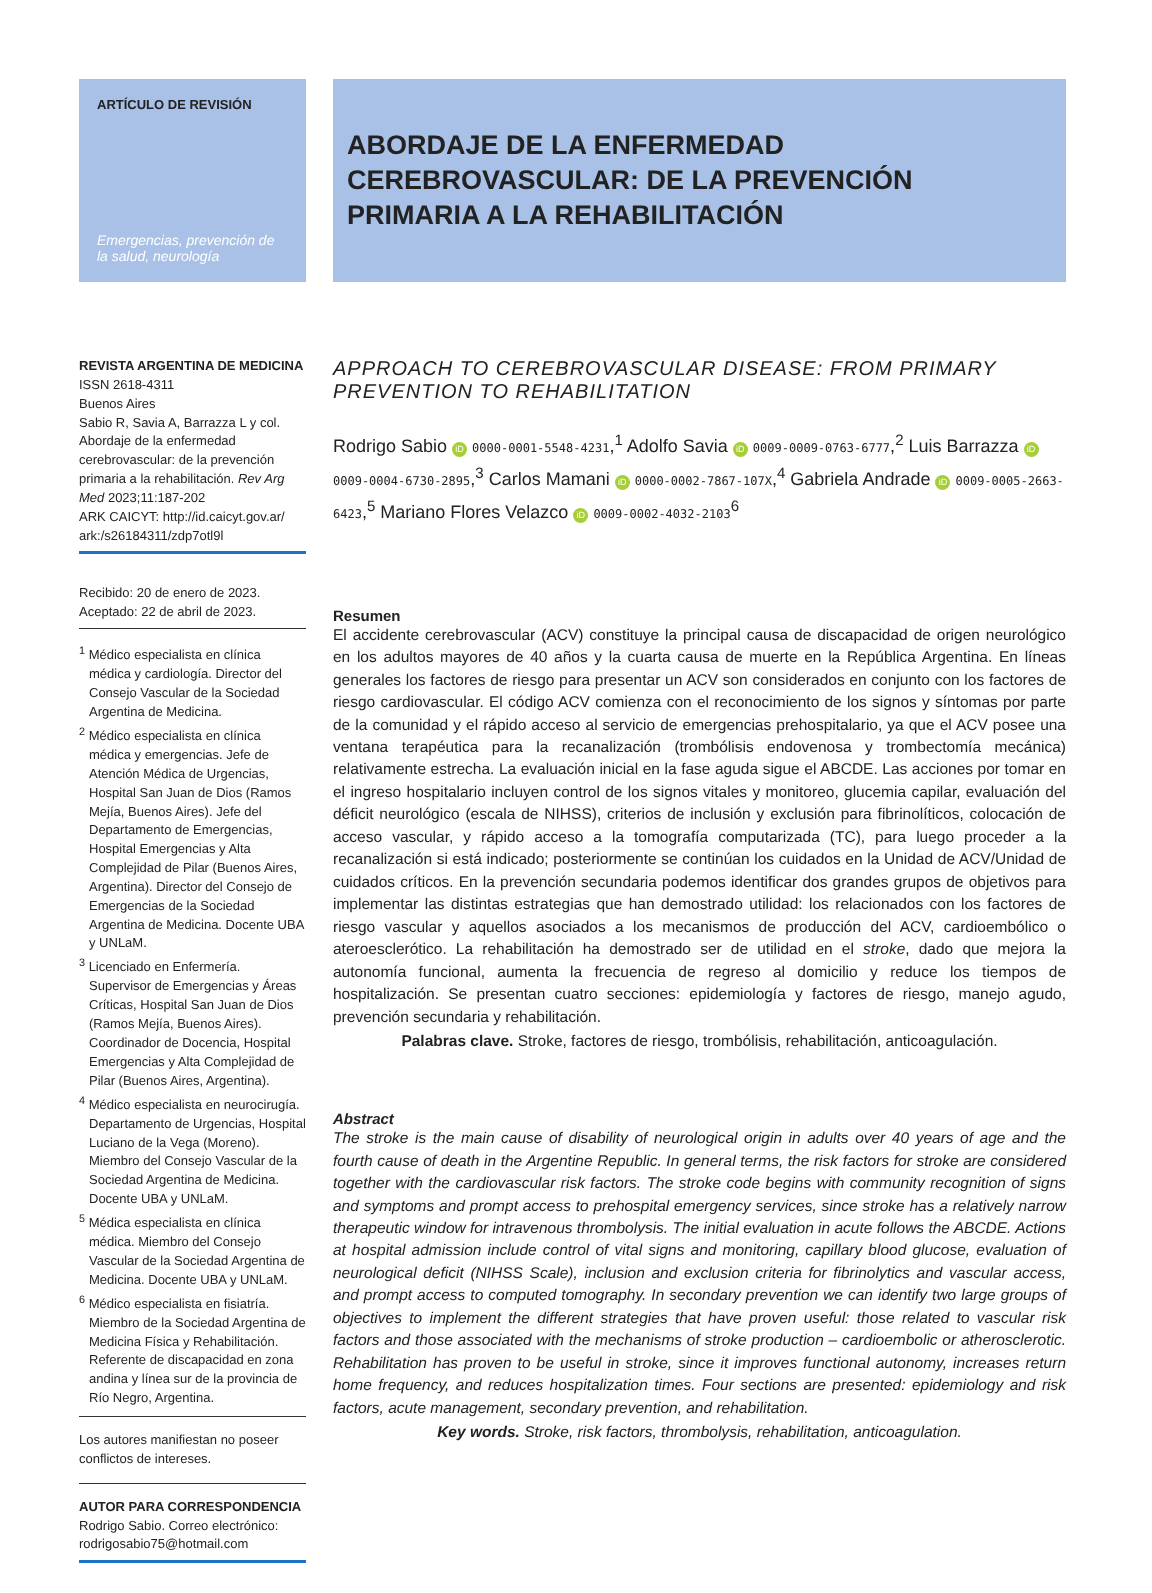ARTÍCULO DE REVISIÓN
Emergencias, prevención de la salud, neurología
ABORDAJE DE LA ENFERMEDAD CEREBROVASCULAR: DE LA PREVENCIÓN PRIMARIA A LA REHABILITACIÓN
REVISTA ARGENTINA DE MEDICINA
ISSN 2618-4311
Buenos Aires
Sabio R, Savia A, Barrazza L y col. Abordaje de la enfermedad cerebrovascular: de la prevención primaria a la rehabilitación. Rev Arg Med 2023;11:187-202
ARK CAICYT: http://id.caicyt.gov.ar/ ark:/s26184311/zdp7otl9l
Recibido: 20 de enero de 2023.
Aceptado: 22 de abril de 2023.
<sup>1</sup> Médico especialista en clínica médica y cardiología. Director del Consejo Vascular de la Sociedad Argentina de Medicina.
<sup>2</sup> Médico especialista en clínica médica y emergencias. Jefe de Atención Médica de Urgencias, Hospital San Juan de Dios (Ramos Mejía, Buenos Aires). Jefe del Departamento de Emergencias, Hospital Emergencias y Alta Complejidad de Pilar (Buenos Aires, Argentina). Director del Consejo de Emergencias de la Sociedad Argentina de Medicina. Docente UBA y UNLaM.
<sup>3</sup> Licenciado en Enfermería. Supervisor de Emergencias y Áreas Críticas, Hospital San Juan de Dios (Ramos Mejía, Buenos Aires). Coordinador de Docencia, Hospital Emergencias y Alta Complejidad de Pilar (Buenos Aires, Argentina).
<sup>4</sup> Médico especialista en neurocirugía. Departamento de Urgencias, Hospital Luciano de la Vega (Moreno). Miembro del Consejo Vascular de la Sociedad Argentina de Medicina. Docente UBA y UNLaM.
<sup>5</sup> Médica especialista en clínica médica. Miembro del Consejo Vascular de la Sociedad Argentina de Medicina. Docente UBA y UNLaM.
<sup>6</sup> Médico especialista en fisiatría. Miembro de la Sociedad Argentina de Medicina Física y Rehabilitación. Referente de discapacidad en zona andina y línea sur de la provincia de Río Negro, Argentina.
Los autores manifiestan no poseer conflictos de intereses.
AUTOR PARA CORRESPONDENCIA
Rodrigo Sabio. Correo electrónico: rodrigosabio75@hotmail.com
APPROACH TO CEREBROVASCULAR DISEASE: FROM PRIMARY PREVENTION TO REHABILITATION
Rodrigo Sabio iD 0000-0001-5548-4231,<sup>1</sup> Adolfo Savia iD 0009-0009-0763-6777,<sup>2</sup> Luis Barrazza iD 0009-0004-6730-2895,<sup>3</sup> Carlos Mamani iD 0000-0002-7867-107X,<sup>4</sup> Gabriela Andrade iD 0009-0005-2663-6423,<sup>5</sup> Mariano Flores Velazco iD 0009-0002-4032-2103<sup>6</sup>
Resumen
El accidente cerebrovascular (ACV) constituye la principal causa de discapacidad de origen neurológico en los adultos mayores de 40 años y la cuarta causa de muerte en la República Argentina. En líneas generales los factores de riesgo para presentar un ACV son considerados en conjunto con los factores de riesgo cardiovascular. El código ACV comienza con el reconocimiento de los signos y síntomas por parte de la comunidad y el rápido acceso al servicio de emergencias prehospitalario, ya que el ACV posee una ventana terapéutica para la recanalización (trombólisis endovenosa y trombectomía mecánica) relativamente estrecha. La evaluación inicial en la fase aguda sigue el ABCDE. Las acciones por tomar en el ingreso hospitalario incluyen control de los signos vitales y monitoreo, glucemia capilar, evaluación del déficit neurológico (escala de NIHSS), criterios de inclusión y exclusión para fibrinolíticos, colocación de acceso vascular, y rápido acceso a la tomografía computarizada (TC), para luego proceder a la recanalización si está indicado; posteriormente se continúan los cuidados en la Unidad de ACV/Unidad de cuidados críticos. En la prevención secundaria podemos identificar dos grandes grupos de objetivos para implementar las distintas estrategias que han demostrado utilidad: los relacionados con los factores de riesgo vascular y aquellos asociados a los mecanismos de producción del ACV, cardioembólico o ateroesclerótico. La rehabilitación ha demostrado ser de utilidad en el stroke, dado que mejora la autonomía funcional, aumenta la frecuencia de regreso al domicilio y reduce los tiempos de hospitalización. Se presentan cuatro secciones: epidemiología y factores de riesgo, manejo agudo, prevención secundaria y rehabilitación.
Palabras clave. Stroke, factores de riesgo, trombólisis, rehabilitación, anticoagulación.
Abstract
The stroke is the main cause of disability of neurological origin in adults over 40 years of age and the fourth cause of death in the Argentine Republic. In general terms, the risk factors for stroke are considered together with the cardiovascular risk factors. The stroke code begins with community recognition of signs and symptoms and prompt access to prehospital emergency services, since stroke has a relatively narrow therapeutic window for intravenous thrombolysis. The initial evaluation in acute follows the ABCDE. Actions at hospital admission include control of vital signs and monitoring, capillary blood glucose, evaluation of neurological deficit (NIHSS Scale), inclusion and exclusion criteria for fibrinolytics and vascular access, and prompt access to computed tomography. In secondary prevention we can identify two large groups of objectives to implement the different strategies that have proven useful: those related to vascular risk factors and those associated with the mechanisms of stroke production – cardioembolic or atherosclerotic. Rehabilitation has proven to be useful in stroke, since it improves functional autonomy, increases return home frequency, and reduces hospitalization times. Four sections are presented: epidemiology and risk factors, acute management, secondary prevention, and rehabilitation.
Key words. Stroke, risk factors, thrombolysis, rehabilitation, anticoagulation.